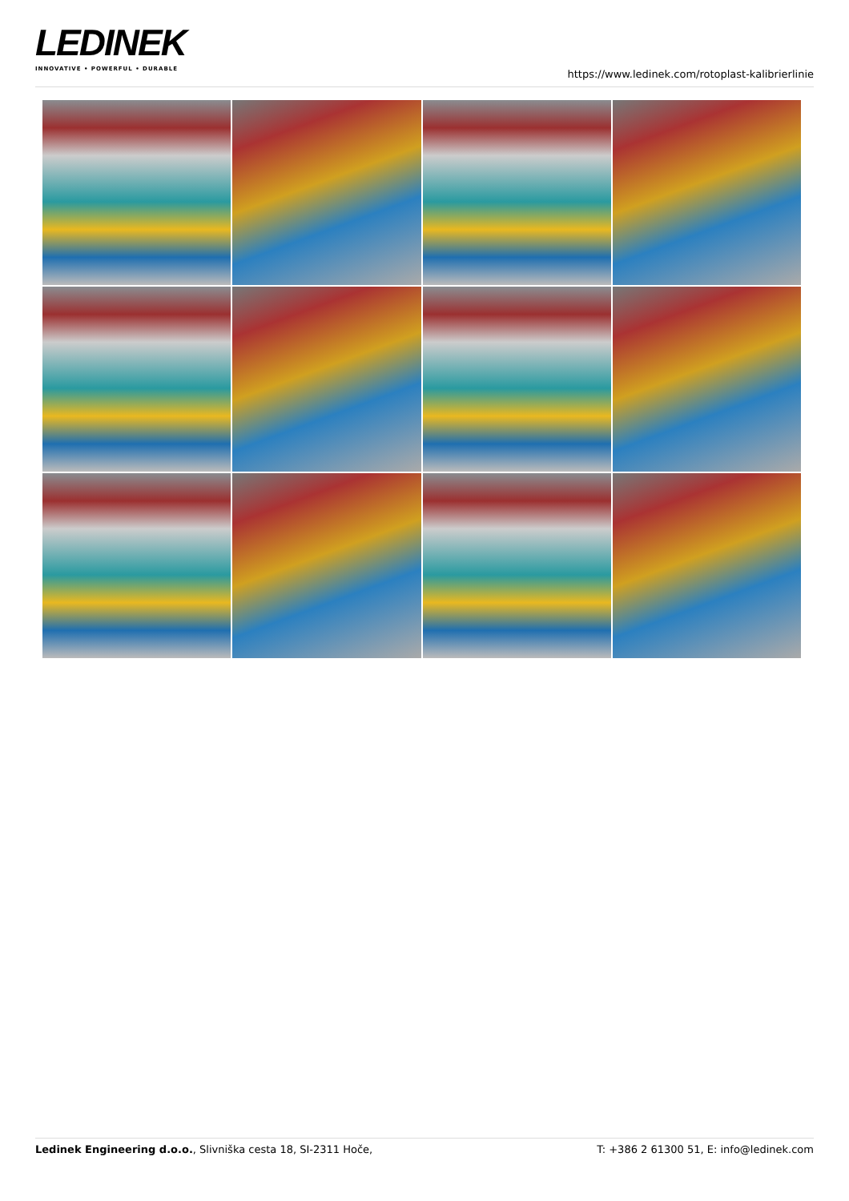LEDINEK
INNOVATIVE • POWERFUL • DURABLE
https://www.ledinek.com/rotoplast-kalibrierlinie
Ledinek Engineering d.o.o., Slivniška cesta 18, SI-2311 Hoče,
T: +386 2 61300 51, E: info@ledinek.com